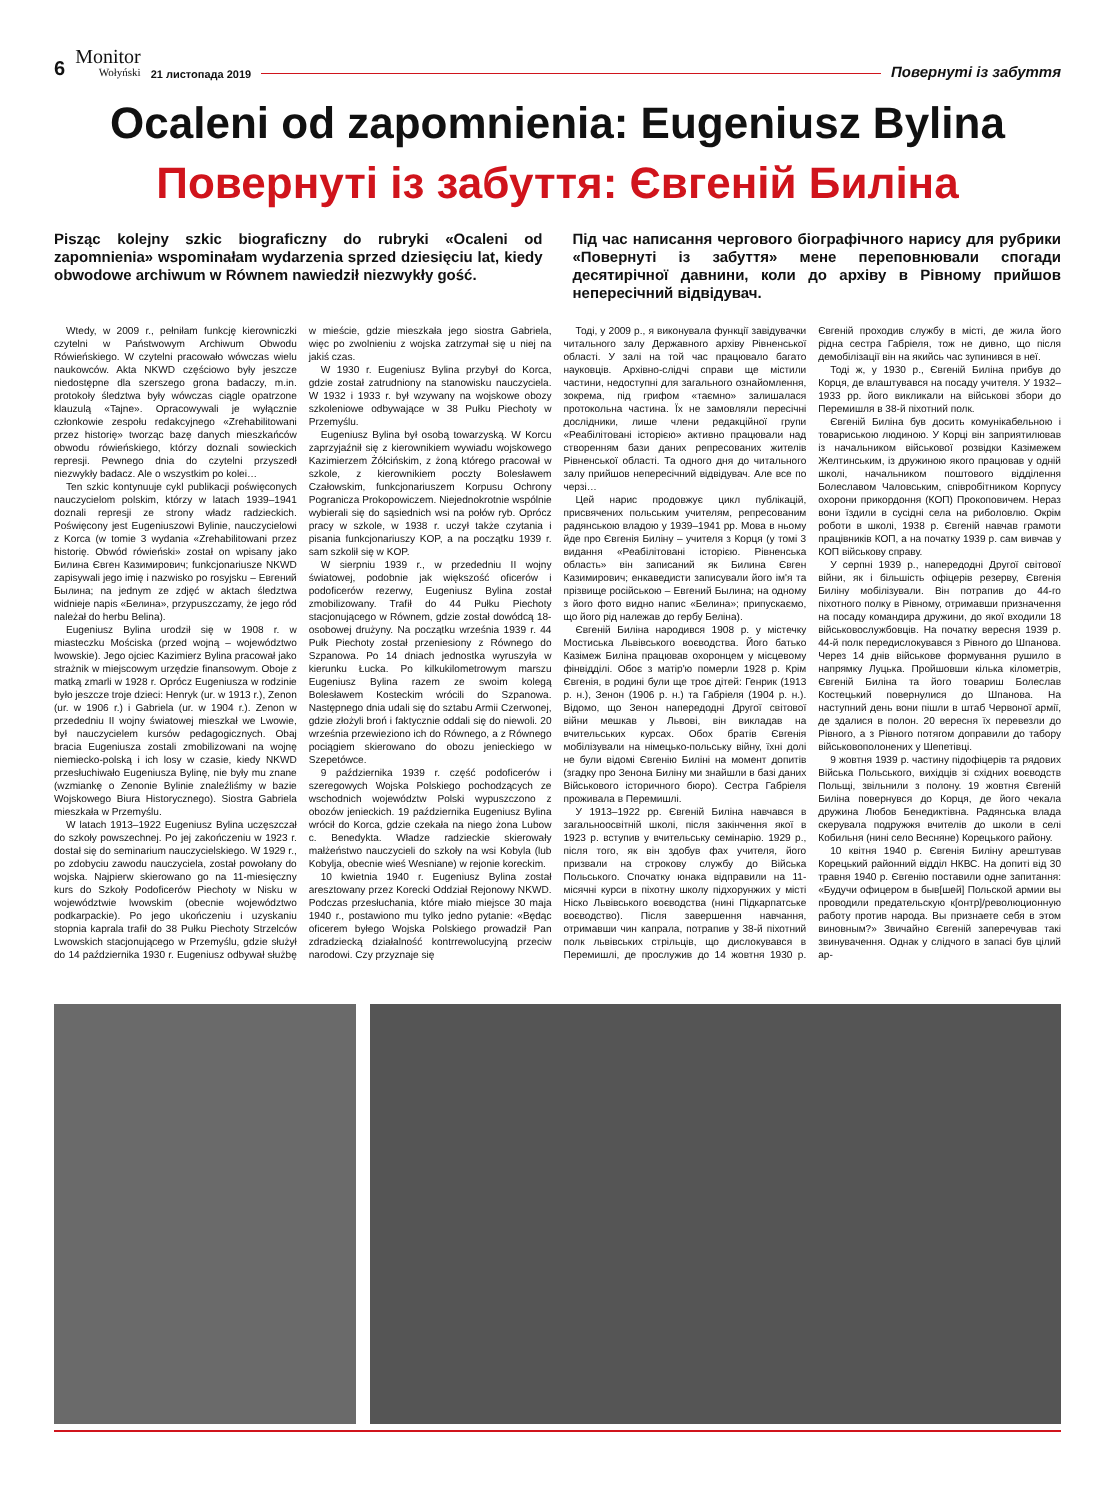6 Monitor
Wołyński 21 листопада 2019 Повернуті із забуття
Ocaleni od zapomnienia: Eugeniusz Bylina
Повернуті із забуття: Євгеній Биліна
Pisząc kolejny szkic biograficzny do rubryki «Ocaleni od zapomnienia» wspominałam wydarzenia sprzed dziesięciu lat, kiedy obwodowe archiwum w Równem nawiedził niezwykły gość.
Під час написання чергового біографічного нарису для рубрики «Повернуті із забуття» мене переповнювали спогади десятирічної давнини, коли до архіву в Рівному прийшов непересічний відвідувач.
Wtedy, w 2009 r., pełniłam funkcję kierowniczki czytelni w Państwowym Archiwum Obwodu Rówieńskiego. W czytelni pracowało wówczas wielu naukowców. Akta NKWD częściowo były jeszcze niedostępne dla szerszego grona badaczy, m.in. protokoły śledztwa były wówczas ciągle opatrzone klauzulą «Tajne». Opracowywali je wyłącznie członkowie zespołu redakcyjnego «Zrehabilitowani przez historię» tworząc bazę danych mieszkańców obwodu rówieńskiego, którzy doznali sowieckich represji. Pewnego dnia do czytelni przyszedł niezwykły badacz. Ale o wszystkim po kolei…
Ten szkic kontynuuje cykl publikacji poświęconych nauczycielom polskim, którzy w latach 1939–1941 doznali represji ze strony władz radzieckich. Poświęcony jest Eugeniuszowi Bylinie, nauczycielowi z Korca (w tomie 3 wydania «Zrehabilitowani przez historię. Obwód rówieński» został on wpisany jako Билина Євген Казимирович; funkcjonariusze NKWD zapisywali jego imię i nazwisko po rosyjsku – Евгений Былина; na jednym ze zdjęć w aktach śledztwa widnieje napis «Белина», przypuszczamy, że jego ród należał do herbu Belina).
Eugeniusz Bylina urodził się w 1908 r. w miasteczku Mościska (przed wojną – województwo lwowskie). Jego ojciec Kazimierz Bylina pracował jako strażnik w miejscowym urzędzie finansowym. Oboje z matką zmarli w 1928 r. Oprócz Eugeniusza w rodzinie było jeszcze troje dzieci: Henryk (ur. w 1913 r.), Zenon (ur. w 1906 r.) i Gabriela (ur. w 1904 r.). Zenon w przededniu II wojny światowej mieszkał we Lwowie, był nauczycielem kursów pedagogicznych. Obaj bracia Eugeniusza zostali zmobilizowani na wojnę niemiecko-polską i ich losy w czasie, kiedy NKWD przesłuchiwało Eugeniusza Bylinę, nie były mu znane (wzmiankę o Zenonie Bylinie znaleźliśmy w bazie Wojskowego Biura Historycznego). Siostra Gabriela mieszkała w Przemyślu.
W latach 1913–1922 Eugeniusz Bylina uczęszczał do szkoły powszechnej. Po jej zakończeniu w 1923 r. dostał się do seminarium nauczycielskiego. W 1929 r., po zdobyciu zawodu nauczyciela, został powołany do wojska. Najpierw skierowano go na 11-miesięczny kurs do Szkoły Podoficerów Piechoty w Nisku w województwie lwowskim (obecnie województwo podkarpackie). Po jego ukończeniu i uzyskaniu stopnia kaprala trafił do 38 Pułku Piechoty Strzelców Lwowskich stacjonującego w Przemyślu, gdzie służył do 14 października 1930 r. Eugeniusz odbywał służbę w mieście, gdzie mieszkała jego siostra Gabriela, więc po zwolnieniu z wojska zatrzymał się u niej na jakiś czas.
W 1930 r. Eugeniusz Bylina przybył do Korca, gdzie został zatrudniony na stanowisku nauczyciela. W 1932 i 1933 r. był wzywany na wojskowe obozy szkoleniowe odbywające w 38 Pułku Piechoty w Przemyślu.
Eugeniusz Bylina był osobą towarzyską. W Korcu zaprzyjaźnił się z kierownikiem wywiadu wojskowego Kazimierzem Żółcińskim, z żoną którego pracował w szkole, z kierownikiem poczty Bolesławem Czałowskim, funkcjonariuszem Korpusu Ochrony Pogranicza Prokopowiczem. Niejednokrotnie wspólnie wybierali się do sąsiednich wsi na połów ryb. Oprócz pracy w szkole, w 1938 r. uczył także czytania i pisania funkcjonariuszy KOP, a na początku 1939 r. sam szkolił się w KOP.
W sierpniu 1939 r., w przededniu II wojny światowej, podobnie jak większość oficerów i podoficerów rezerwy, Eugeniusz Bylina został zmobilizowany. Trafił do 44 Pułku Piechoty stacjonującego w Równem, gdzie został dowódcą 18-osobowej drużyny. Na początku września 1939 r. 44 Pułk Piechoty został przeniesiony z Równego do Szpanowa. Po 14 dniach jednostka wyruszyła w kierunku Łucka. Po kilkukilometrowym marszu Eugeniusz Bylina razem ze swoim kolegą Bolesławem Kosteckim wrócili do Szpanowa. Następnego dnia udali się do sztabu Armii Czerwonej, gdzie złożyli broń i faktycznie oddali się do niewoli. 20 września przewieziono ich do Równego, a z Równego pociągiem skierowano do obozu jenieckiego w Szepetówce.
9 października 1939 r. część podoficerów i szeregowych Wojska Polskiego pochodzących ze wschodnich województw Polski wypuszczono z obozów jenieckich. 19 października Eugeniusz Bylina wrócił do Korca, gdzie czekała na niego żona Lubow c. Benedykta. Władze radzieckie skierowały małżeństwo nauczycieli do szkoły na wsi Kobyla (lub Kobylja, obecnie wieś Wesniane) w rejonie koreckim.
10 kwietnia 1940 r. Eugeniusz Bylina został aresztowany przez Korecki Oddział Rejonowy NKWD. Podczas przesłuchania, które miało miejsce 30 maja 1940 r., postawiono mu tylko jedno pytanie: «Będąc oficerem byłego Wojska Polskiego prowadził Pan zdradziecką działalność kontrrewolucyjną przeciw narodowi. Czy przyznaje się
Тоді, у 2009 р., я виконувала функції завідувачки читального залу Державного архіву Рівненської області. У залі на той час працювало багато науковців. Архівно-слідчі справи ще містили частини, недоступні для загального ознайомлення, зокрема, під грифом «таємно» залишалася протокольна частина. Їх не замовляли пересічні дослідники, лише члени редакційної групи «Реабілітовані історією» активно працювали над створенням бази даних репресованих жителів Рівненської області. Та одного дня до читального залу прийшов непересічний відвідувач. Але все по черзі…
Цей нарис продовжує цикл публікацій, присвячених польським учителям, репресованим радянською владою у 1939–1941 рр. Мова в ньому йде про Євгенія Биліну – учителя з Корця (у томі 3 видання «Реабілітовані історією. Рівненська область» він записаний як Билина Євген Казимирович; енкаведисти записували його ім'я та прізвище російською – Евгений Былина; на одному з його фото видно напис «Белина»; припускаємо, що його рід належав до гербу Беліна).
Євгеній Биліна народився 1908 р. у містечку Мостиська Львівського воєводства. Його батько Казімеж Биліна працював охоронцем у місцевому фінвідділі. Обоє з матір'ю померли 1928 р. Крім Євгенія, в родині були ще троє дітей: Генрик (1913 р. н.), Зенон (1906 р. н.) та Габріеля (1904 р. н.). Відомо, що Зенон напередодні Другої світової війни мешкав у Львові, він викладав на вчительських курсах. Обох братів Євгенія мобілізували на німецько-польську війну, їхні долі не були відомі Євгенію Биліні на момент допитів (згадку про Зенона Биліну ми знайшли в базі даних Військового історичного бюро). Сестра Габріеля проживала в Перемишлі.
У 1913–1922 рр. Євгеній Биліна навчався в загальноосвітній школі, після закінчення якої в 1923 р. вступив у вчительську семінарію. 1929 р., після того, як він здобув фах учителя, його призвали на строкову службу до Війська Польського. Спочатку юнака відправили на 11-місячні курси в піхотну школу підхорунжих у місті Ніско Львівського воєводства (нині Підкарпатське воєводство). Після завершення навчання, отримавши чин капрала, потрапив у 38-й піхотний полк львівських стрільців, що дислокувався в Перемишлі, де прослужив до 14 жовтня 1930 р. Євгеній проходив службу в місті, де жила його рідна сестра Габріеля, тож не дивно, що після демобілізації він на якийсь час зупинився в неї.
Тоді ж, у 1930 р., Євгеній Биліна прибув до Корця, де влаштувався на посаду учителя. У 1932–1933 рр. його викликали на військові збори до Перемишля в 38-й піхотний полк.
Євгеній Биліна був досить комунікабельною і товариською людиною. У Корці він заприятилював із начальником військової розвідки Казімежем Желтинським, із дружиною якого працював у одній школі, начальником поштового відділення Болеславом Чаловським, співробітником Корпусу охорони прикордоння (КОП) Прокоповичем. Нераз вони їздили в сусідні села на риболовлю. Окрім роботи в школі, 1938 р. Євгеній навчав грамоти працівників КОП, а на початку 1939 р. сам вивчав у КОП військову справу.
У серпні 1939 р., напередодні Другої світової війни, як і більшість офіцерів резерву, Євгенія Биліну мобілізували. Він потрапив до 44-го піхотного полку в Рівному, отримавши призначення на посаду командира дружини, до якої входили 18 військовослужбовців. На початку вересня 1939 р. 44-й полк передислокувався з Рівного до Шпанова. Через 14 днів військове формування рушило в напрямку Луцька. Пройшовши кілька кілометрів, Євгеній Биліна та його товариш Болеслав Костецький повернулися до Шпанова. На наступний день вони пішли в штаб Червоної армії, де здалися в полон. 20 вересня їх перевезли до Рівного, а з Рівного потягом доправили до табору військовополонених у Шепетівці.
9 жовтня 1939 р. частину підофіцерів та рядових Війська Польського, вихідців зі східних воєводств Польщі, звільнили з полону. 19 жовтня Євгеній Биліна повернувся до Корця, де його чекала дружина Любов Бенедиктівна. Радянська влада скерувала подружжя вчителів до школи в селі Кобильня (нині село Весняне) Корецького району.
10 квітня 1940 р. Євгенія Биліну арештував Корецький районний відділ НКВС. На допиті від 30 травня 1940 р. Євгенію поставили одне запитання: «Будучи офицером в быв[шей] Польской армии вы проводили предательскую к[онтр]/революционную работу против народа. Вы признаете себя в этом виновным?» Звичайно Євгеній заперечував такі звинувачення. Однак у слідчого в запасі був цілий ар-